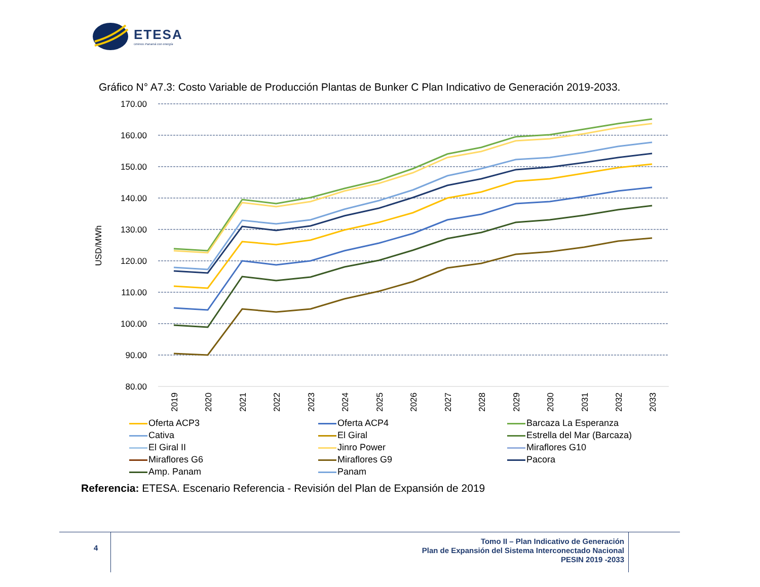ETESA
Unimos Panamá con energía
Gráfico N° A7.3: Costo Variable de Producción Plantas de Bunker C Plan Indicativo de Generación 2019-2033.
170.00
160.00
150.00
140.00
130.00
120.00
110.00
100.00
90.00
80.00
USD/MWh
2019
2020
2021
2022
2023
2024
2025
2026
2027
2028
2029
2030
2031
2032
2033
Oferta ACP3
Oferta ACP4
Barcaza La Esperanza
Cativa
El Giral
Estrella del Mar (Barcaza)
El Giral II
Jinro Power
Miraflores G10
Miraflores G6
Miraflores G9
Pacora
Amp. Panam
Panam
Referencia: ETESA. Escenario Referencia - Revisión del Plan de Expansión de 2019
4
Tomo II – Plan Indicativo de Generación
Plan de Expansión del Sistema Interconectado Nacional
PESIN 2019 -2033